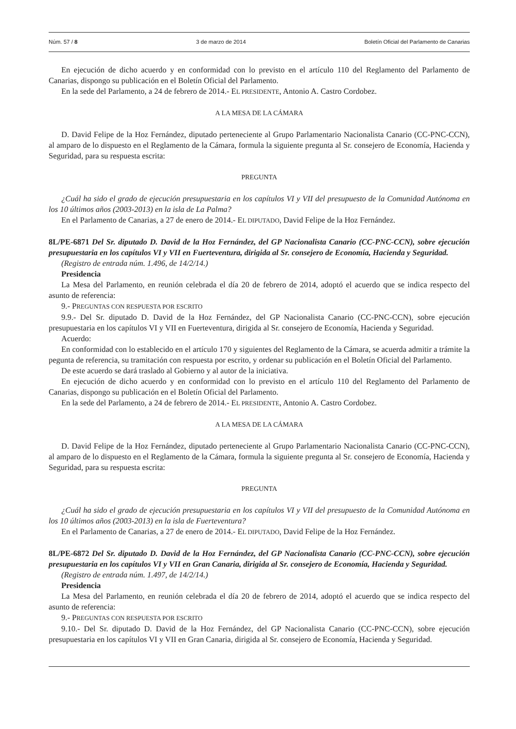Núm. 57 / 8 3 de marzo de 2014 Boletín Oficial del Parlamento de Canarias
En ejecución de dicho acuerdo y en conformidad con lo previsto en el artículo 110 del Reglamento del Parlamento de Canarias, dispongo su publicación en el Boletín Oficial del Parlamento.
En la sede del Parlamento, a 24 de febrero de 2014.- EL PRESIDENTE, Antonio A. Castro Cordobez.
A LA MESA DE LA CÁMARA
D. David Felipe de la Hoz Fernández, diputado perteneciente al Grupo Parlamentario Nacionalista Canario (CC-PNC-CCN), al amparo de lo dispuesto en el Reglamento de la Cámara, formula la siguiente pregunta al Sr. consejero de Economía, Hacienda y Seguridad, para su respuesta escrita:
PREGUNTA
¿Cuál ha sido el grado de ejecución presupuestaria en los capítulos VI y VII del presupuesto de la Comunidad Autónoma en los 10 últimos años (2003-2013) en la isla de La Palma?
En el Parlamento de Canarias, a 27 de enero de 2014.- EL DIPUTADO, David Felipe de la Hoz Fernández.
8L/PE-6871 Del Sr. diputado D. David de la Hoz Fernández, del GP Nacionalista Canario (CC-PNC-CCN), sobre ejecución presupuestaria en los capítulos VI y VII en Fuerteventura, dirigida al Sr. consejero de Economía, Hacienda y Seguridad.
(Registro de entrada núm. 1.496, de 14/2/14.)
Presidencia
La Mesa del Parlamento, en reunión celebrada el día 20 de febrero de 2014, adoptó el acuerdo que se indica respecto del asunto de referencia:
9.- PREGUNTAS CON RESPUESTA POR ESCRITO
9.9.- Del Sr. diputado D. David de la Hoz Fernández, del GP Nacionalista Canario (CC-PNC-CCN), sobre ejecución presupuestaria en los capítulos VI y VII en Fuerteventura, dirigida al Sr. consejero de Economía, Hacienda y Seguridad.
Acuerdo:
En conformidad con lo establecido en el artículo 170 y siguientes del Reglamento de la Cámara, se acuerda admitir a trámite la pegunta de referencia, su tramitación con respuesta por escrito, y ordenar su publicación en el Boletín Oficial del Parlamento.
De este acuerdo se dará traslado al Gobierno y al autor de la iniciativa.
En ejecución de dicho acuerdo y en conformidad con lo previsto en el artículo 110 del Reglamento del Parlamento de Canarias, dispongo su publicación en el Boletín Oficial del Parlamento.
En la sede del Parlamento, a 24 de febrero de 2014.- EL PRESIDENTE, Antonio A. Castro Cordobez.
A LA MESA DE LA CÁMARA
D. David Felipe de la Hoz Fernández, diputado perteneciente al Grupo Parlamentario Nacionalista Canario (CC-PNC-CCN), al amparo de lo dispuesto en el Reglamento de la Cámara, formula la siguiente pregunta al Sr. consejero de Economía, Hacienda y Seguridad, para su respuesta escrita:
PREGUNTA
¿Cuál ha sido el grado de ejecución presupuestaria en los capítulos VI y VII del presupuesto de la Comunidad Autónoma en los 10 últimos años (2003-2013) en la isla de Fuerteventura?
En el Parlamento de Canarias, a 27 de enero de 2014.- EL DIPUTADO, David Felipe de la Hoz Fernández.
8L/PE-6872 Del Sr. diputado D. David de la Hoz Fernández, del GP Nacionalista Canario (CC-PNC-CCN), sobre ejecución presupuestaria en los capítulos VI y VII en Gran Canaria, dirigida al Sr. consejero de Economía, Hacienda y Seguridad.
(Registro de entrada núm. 1.497, de 14/2/14.)
Presidencia
La Mesa del Parlamento, en reunión celebrada el día 20 de febrero de 2014, adoptó el acuerdo que se indica respecto del asunto de referencia:
9.- PREGUNTAS CON RESPUESTA POR ESCRITO
9.10.- Del Sr. diputado D. David de la Hoz Fernández, del GP Nacionalista Canario (CC-PNC-CCN), sobre ejecución presupuestaria en los capítulos VI y VII en Gran Canaria, dirigida al Sr. consejero de Economía, Hacienda y Seguridad.